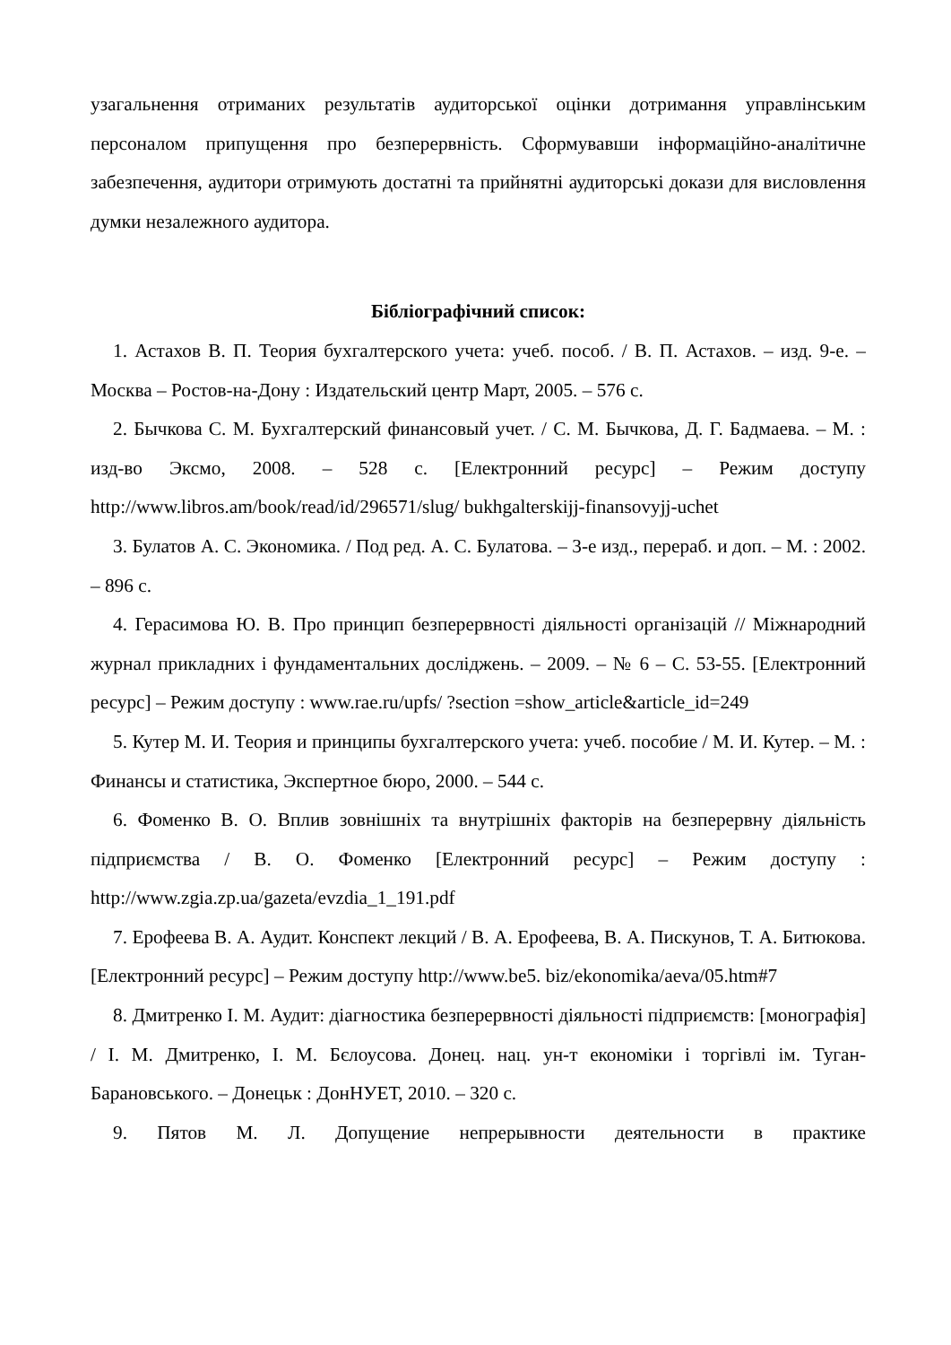узагальнення отриманих результатів аудиторської оцінки дотримання управлінським персоналом припущення про безперервність. Сформувавши інформаційно-аналітичне забезпечення, аудитори отримують достатні та прийнятні аудиторські докази для висловлення думки незалежного аудитора.
Бібліографічний список:
1. Астахов В. П. Теория бухгалтерского учета: учеб. пособ. / В. П. Астахов. – изд. 9-е. – Москва – Ростов-на-Дону : Издательский центр Март, 2005. – 576 с.
2. Бычкова С. М. Бухгалтерский финансовый учет. / С. М. Бычкова, Д. Г. Бадмаева. – М. : изд-во Эксмо, 2008. – 528 с. [Електронний ресурс] – Режим доступу http://www.libros.am/book/read/id/296571/slug/ bukhgalterskijj-finansovyjj-uchet
3. Булатов А. С. Экономика. / Под ред. А. С. Булатова. – 3-е изд., перераб. и доп. – М. : 2002. – 896 с.
4. Герасимова Ю. В. Про принцип безперервності діяльності організацій // Міжнародний журнал прикладних і фундаментальних досліджень. – 2009. – № 6 – С. 53-55. [Електронний ресурс] – Режим доступу : www.rae.ru/upfs/ ?section =show_article&article_id=249
5. Кутер М. И. Теория и принципы бухгалтерского учета: учеб. пособие / М. И. Кутер. – М. : Финансы и статистика, Экспертное бюро, 2000. – 544 с.
6. Фоменко В. О. Вплив зовнішніх та внутрішніх факторів на безперервну діяльність підприємства / В. О. Фоменко [Електронний ресурс] – Режим доступу : http://www.zgia.zp.ua/gazeta/evzdia_1_191.pdf
7. Ерофеева В. А. Аудит. Конспект лекций / В. А. Ерофеева, В. А. Пискунов, Т. А. Битюкова. [Електронний ресурс] – Режим доступу http://www.be5. biz/ekonomika/aeva/05.htm#7
8. Дмитренко І. М. Аудит: діагностика безперервності діяльності підприємств: [монографія] / І. М. Дмитренко, І. М. Бєлоусова. Донец. нац. ун-т економіки і торгівлі ім. Туган-Барановського. – Донецьк : ДонНУЕТ, 2010. – 320 с.
9. Пятов М. Л. Допущение непрерывности деятельности в практике